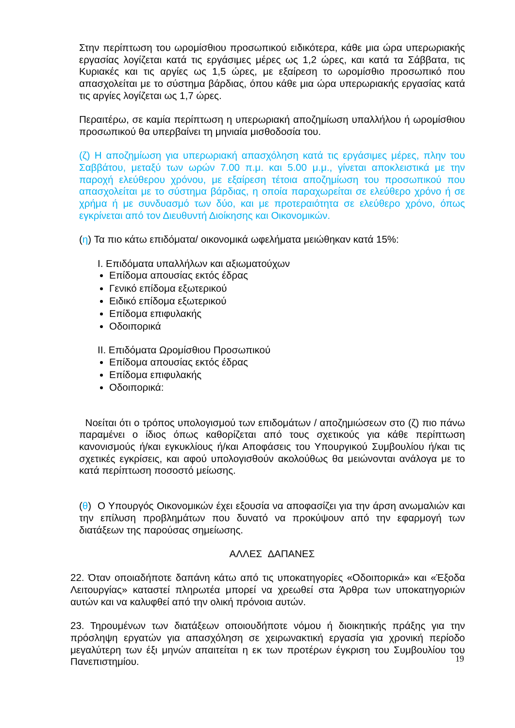Στην περίπτωση του ωρομίσθιου προσωπικού ειδικότερα, κάθε μια ώρα υπερωριακής εργασίας λογίζεται κατά τις εργάσιμες μέρες ως 1,2 ώρες, και κατά τα Σάββατα, τις Κυριακές και τις αργίες ως 1,5 ώρες, με εξαίρεση το ωρομίσθιο προσωπικό που απασχολείται με το σύστημα βάρδιας, όπου κάθε μια ώρα υπερωριακής εργασίας κατά τις αργίες λογίζεται ως 1,7 ώρες.
Περαιτέρω, σε καμία περίπτωση η υπερωριακή αποζημίωση υπαλλήλου ή ωρομίσθιου προσωπικού θα υπερβαίνει τη μηνιαία μισθοδοσία του.
(ζ) Η αποζημίωση για υπερωριακή απασχόληση κατά τις εργάσιμες μέρες, πλην του Σαββάτου, μεταξύ των ωρών 7.00 π.μ. και 5.00 μ.μ., γίνεται αποκλειστικά με την παροχή ελεύθερου χρόνου, με εξαίρεση τέτοια αποζημίωση του προσωπικού που απασχολείται με το σύστημα βάρδιας, η οποία παραχωρείται σε ελεύθερο χρόνο ή σε χρήμα ή με συνδυασμό των δύο, και με προτεραιότητα σε ελεύθερο χρόνο, όπως εγκρίνεται από τον Διευθυντή Διοίκησης και Οικονομικών.
(η) Τα πιο κάτω επιδόματα/ οικονομικά ωφελήματα μειώθηκαν κατά 15%:
I. Επιδόματα υπαλλήλων και αξιωματούχων
Επίδομα απουσίας εκτός έδρας
Γενικό επίδομα εξωτερικού
Ειδικό επίδομα εξωτερικού
Επίδομα επιφυλακής
Οδοιπορικά
II. Επιδόματα Ωρομίσθιου Προσωπικού
Επίδομα απουσίας εκτός έδρας
Επίδομα επιφυλακής
Οδοιπορικά:
Νοείται ότι ο τρόπος υπολογισμού των επιδομάτων / αποζημιώσεων στο (ζ) πιο πάνω παραμένει ο ίδιος όπως καθορίζεται από τους σχετικούς για κάθε περίπτωση κανονισμούς ή/και εγκυκλίους ή/και Αποφάσεις του Υπουργικού Συμβουλίου ή/και τις σχετικές εγκρίσεις, και αφού υπολογισθούν ακολούθως θα μειώνονται ανάλογα με το κατά περίπτωση ποσοστό μείωσης.
(θ) Ο Υπουργός Οικονομικών έχει εξουσία να αποφασίζει για την άρση ανωμαλιών και την επίλυση προβλημάτων που δυνατό να προκύψουν από την εφαρμογή των διατάξεων της παρούσας σημείωσης.
ΑΛΛΕΣ ΔΑΠΑΝΕΣ
22. Όταν οποιαδήποτε δαπάνη κάτω από τις υποκατηγορίες «Οδοιπορικά» και «Έξοδα Λειτουργίας» καταστεί πληρωτέα μπορεί να χρεωθεί στα Άρθρα των υποκατηγοριών αυτών και να καλυφθεί από την ολική πρόνοια αυτών.
23. Τηρουμένων των διατάξεων οποιουδήποτε νόμου ή διοικητικής πράξης για την πρόσληψη εργατών για απασχόληση σε χειρωνακτική εργασία για χρονική περίοδο μεγαλύτερη των έξι μηνών απαιτείται η εκ των προτέρων έγκριση του Συμβουλίου του Πανεπιστημίου.
19